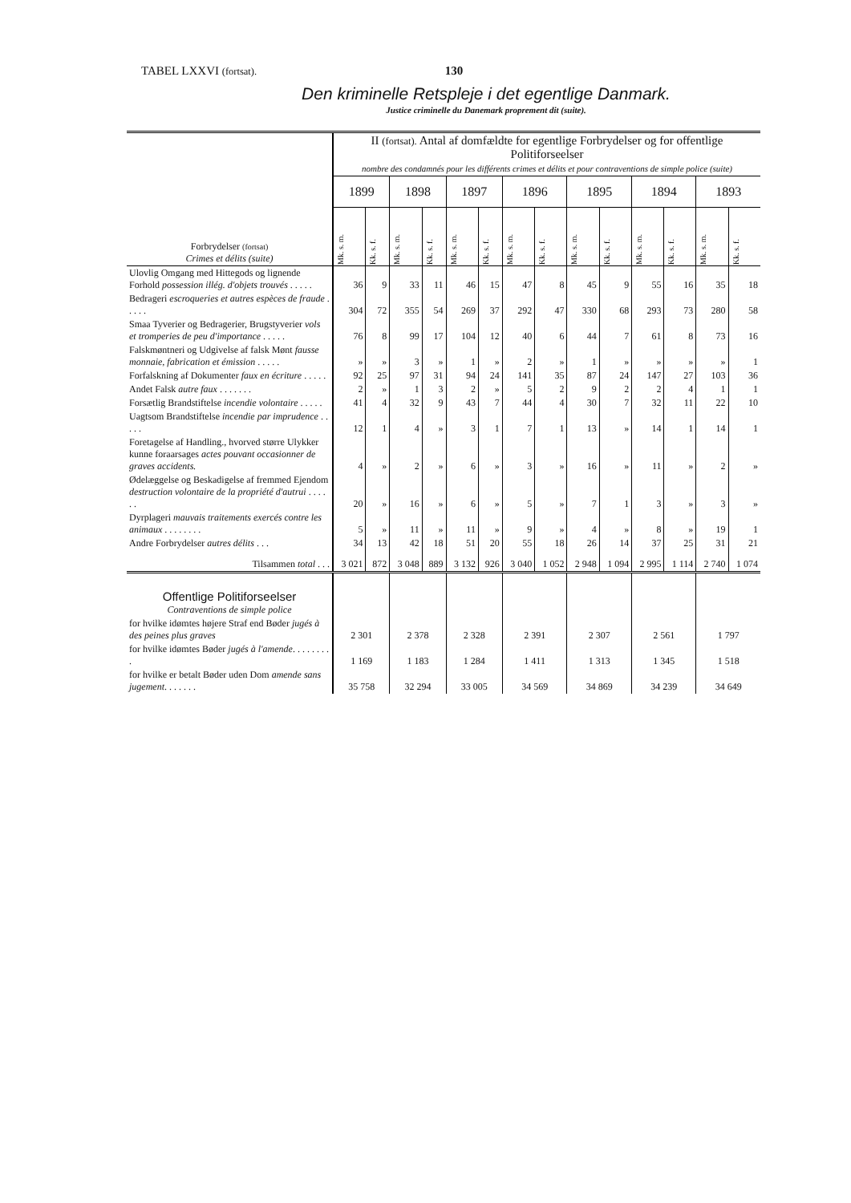TABEL LXXVI (fortsat).
130
Den kriminelle Retspleje i det egentlige Danmark.
Justice criminelle du Danemark proprement dit (suite).
| Forbrydelser (fortsat) Crimes et délits (suite) | II (fortsat). Antal af domfældte for egentlige Forbrydelser og for offentlige Politiforseelser nombre des condamnés pour les différents crimes et délits et pour contraventions de simple police (suite) | | | | | | | | | | | | | |
| | 1899 | | 1898 | | 1897 | | 1896 | | 1895 | | 1894 | | 1893 | |
| | Mk. s. m. | Kk. s. f. | Mk. s. m. | Kk. s. f. | Mk. s. m. | Kk. s. f. | Mk. s. m. | Kk. s. f. | Mk. s. m. | Kk. s. f. | Mk. s. m. | Kk. s. f. | Mk. s. m. | Kk. s. f. |
| Ulovlig Omgang med Hittegods og lignende Forhold possession illég. d'objets trouvés . . . . . | 36 | 9 | 33 | 11 | 46 | 15 | 47 | 8 | 45 | 9 | 55 | 16 | 35 | 18 |
| Bedrageri escroqueries et autres espèces de fraude . . . . . | 304 | 72 | 355 | 54 | 269 | 37 | 292 | 47 | 330 | 68 | 293 | 73 | 280 | 58 |
| Smaa Tyverier og Bedragerier, Brugstyverier vols et tromperies de peu d'importance . . . . . | 76 | 8 | 99 | 17 | 104 | 12 | 40 | 6 | 44 | 7 | 61 | 8 | 73 | 16 |
| Falskmøntneri og Udgivelse af falsk Mønt fausse monnaie, fabrication et émission . . . . . | » | » | 3 | » | 1 | » | 2 | » | 1 | » | » | » | » | 1 |
| Forfalskning af Dokumenter faux en écriture . . . . . | 92 | 25 | 97 | 31 | 94 | 24 | 141 | 35 | 87 | 24 | 147 | 27 | 103 | 36 |
| Andet Falsk autre faux . . . . . . . | 2 | » | 1 | 3 | 2 | » | 5 | 2 | 9 | 2 | 2 | 4 | 1 | 1 |
| Forsætlig Brandstiftelse incendie volontaire . . . . . | 41 | 4 | 32 | 9 | 43 | 7 | 44 | 4 | 30 | 7 | 32 | 11 | 22 | 10 |
| Uagtsom Brandstiftelse incendie par imprudence . . . . . | 12 | 1 | 4 | » | 3 | 1 | 7 | 1 | 13 | » | 14 | 1 | 14 | 1 |
| Foretagelse af Handling., hvorved større Ulykker kunne foraarsages actes pouvant occasionner de graves accidents. | 4 | » | 2 | » | 6 | » | 3 | » | 16 | » | 11 | » | 2 | » |
| Ødelæggelse og Beskadigelse af fremmed Ejendom destruction volontaire de la propriété d'autrui . . . . . . | 20 | » | 16 | » | 6 | » | 5 | » | 7 | 1 | 3 | » | 3 | » |
| Dyrplageri mauvais traitements exercés contre les animaux . . . . . . . . | 5 | » | 11 | » | 11 | » | 9 | » | 4 | » | 8 | » | 19 | 1 |
| Andre Forbrydelser autres délits . . . | 34 | 13 | 42 | 18 | 51 | 20 | 55 | 18 | 26 | 14 | 37 | 25 | 31 | 21 |
| Tilsammen total . . . | 3 021 | 872 | 3 048 | 889 | 3 132 | 926 | 3 040 | 1 052 | 2 948 | 1 094 | 2 995 | 1 114 | 2 740 | 1 074 |
| Offentlige Politiforseelser Contraventions de simple police | | | | | | | | | | | | | | |
| for hvilke idømtes højere Straf end Bøder jugés à des peines plus graves | 2 301 | | 2 378 | | 2 328 | | 2 391 | | 2 307 | | 2 561 | | 1 797 | |
| for hvilke idømtes Bøder jugés à l'amende . . . . . . . . . | 1 169 | | 1 183 | | 1 284 | | 1 411 | | 1 313 | | 1 345 | | 1 518 | |
| for hvilke er betalt Bøder uden Dom amende sans jugement . . . . . . . | 35 758 | | 32 294 | | 33 005 | | 34 569 | | 34 869 | | 34 239 | | 34 649 | |